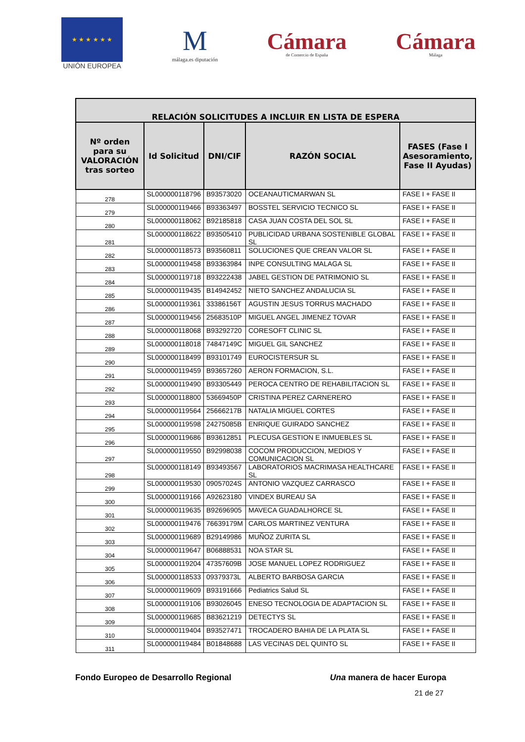★ ★ ★ ★ ★ ★
UNIÓN EUROPEA
Mmálaga.es diputación
Cámara
de Comercio de España
Cámara
Málaga
| RELACIÓN SOLICITUDES A INCLUIR EN LISTA DE ESPERA | | | | |
| --- | --- | --- | --- | --- |
| Nº orden para su VALORACIÓN tras sorteo | Id Solicitud | DNI/CIF | RAZÓN SOCIAL | FASES (Fase I Asesoramiento, Fase II Ayudas) |
| 278 | SL000000118796 | B93573020 | OCEANAUTICMARWAN SL | FASE I + FASE II |
| 279 | SL000000119466 | B93363497 | BOSSTEL SERVICIO TECNICO SL | FASE I + FASE II |
| 280 | SL000000118062 | B92185818 | CASA JUAN COSTA DEL SOL SL | FASE I + FASE II |
| 281 | SL000000118622 | B93505410 | PUBLICIDAD URBANA SOSTENIBLE GLOBAL SL | FASE I + FASE II |
| 282 | SL000000118573 | B93560811 | SOLUCIONES QUE CREAN VALOR SL | FASE I + FASE II |
| 283 | SL000000119458 | B93363984 | INPE CONSULTING MALAGA SL | FASE I + FASE II |
| 284 | SL000000119718 | B93222438 | JABEL GESTION DE PATRIMONIO SL | FASE I + FASE II |
| 285 | SL000000119435 | B14942452 | NIETO SANCHEZ ANDALUCIA SL | FASE I + FASE II |
| 286 | SL000000119361 | 33386156T | AGUSTIN JESUS TORRUS MACHADO | FASE I + FASE II |
| 287 | SL000000119456 | 25683510P | MIGUEL ANGEL JIMENEZ TOVAR | FASE I + FASE II |
| 288 | SL000000118068 | B93292720 | CORESOFT CLINIC SL | FASE I + FASE II |
| 289 | SL000000118018 | 74847149C | MIGUEL GIL SANCHEZ | FASE I + FASE II |
| 290 | SL000000118499 | B93101749 | EUROCISTERSUR SL | FASE I + FASE II |
| 291 | SL000000119459 | B93657260 | AERON FORMACION, S.L. | FASE I + FASE II |
| 292 | SL000000119490 | B93305449 | PEROCA CENTRO DE REHABILITACION SL | FASE I + FASE II |
| 293 | SL000000118800 | 53669450P | CRISTINA PEREZ CARNERERO | FASE I + FASE II |
| 294 | SL000000119564 | 25666217B | NATALIA MIGUEL CORTES | FASE I + FASE II |
| 295 | SL000000119598 | 24275085B | ENRIQUE GUIRADO SANCHEZ | FASE I + FASE II |
| 296 | SL000000119686 | B93612851 | PLECUSA GESTION E INMUEBLES SL | FASE I + FASE II |
| 297 | SL000000119550 | B92998038 | COCOM PRODUCCION, MEDIOS Y COMUNICACION SL | FASE I + FASE II |
| 298 | SL000000118149 | B93493567 | LABORATORIOS MACRIMASA HEALTHCARE SL | FASE I + FASE II |
| 299 | SL000000119530 | 09057024S | ANTONIO VAZQUEZ CARRASCO | FASE I + FASE II |
| 300 | SL000000119166 | A92623180 | VINDEX BUREAU SA | FASE I + FASE II |
| 301 | SL000000119635 | B92696905 | MAVECA GUADALHORCE SL | FASE I + FASE II |
| 302 | SL000000119476 | 76639179M | CARLOS MARTINEZ VENTURA | FASE I + FASE II |
| 303 | SL000000119689 | B29149986 | MUÑOZ ZURITA SL | FASE I + FASE II |
| 304 | SL000000119647 | B06888531 | NOA STAR SL | FASE I + FASE II |
| 305 | SL000000119204 | 47357609B | JOSE MANUEL LOPEZ RODRIGUEZ | FASE I + FASE II |
| 306 | SL000000118533 | 09379373L | ALBERTO BARBOSA GARCIA | FASE I + FASE II |
| 307 | SL000000119609 | B93191666 | Pediatrics Salud SL | FASE I + FASE II |
| 308 | SL000000119106 | B93026045 | ENESO TECNOLOGIA DE ADAPTACION SL | FASE I + FASE II |
| 309 | SL000000119685 | B83621219 | DETECTYS SL | FASE I + FASE II |
| 310 | SL000000119404 | B93527471 | TROCADERO BAHIA DE LA PLATA SL | FASE I + FASE II |
| 311 | SL000000119484 | B01848688 | LAS VECINAS DEL QUINTO SL | FASE I + FASE II |
Fondo Europeo de Desarrollo Regional Una manera de hacer Europa
21 de 27